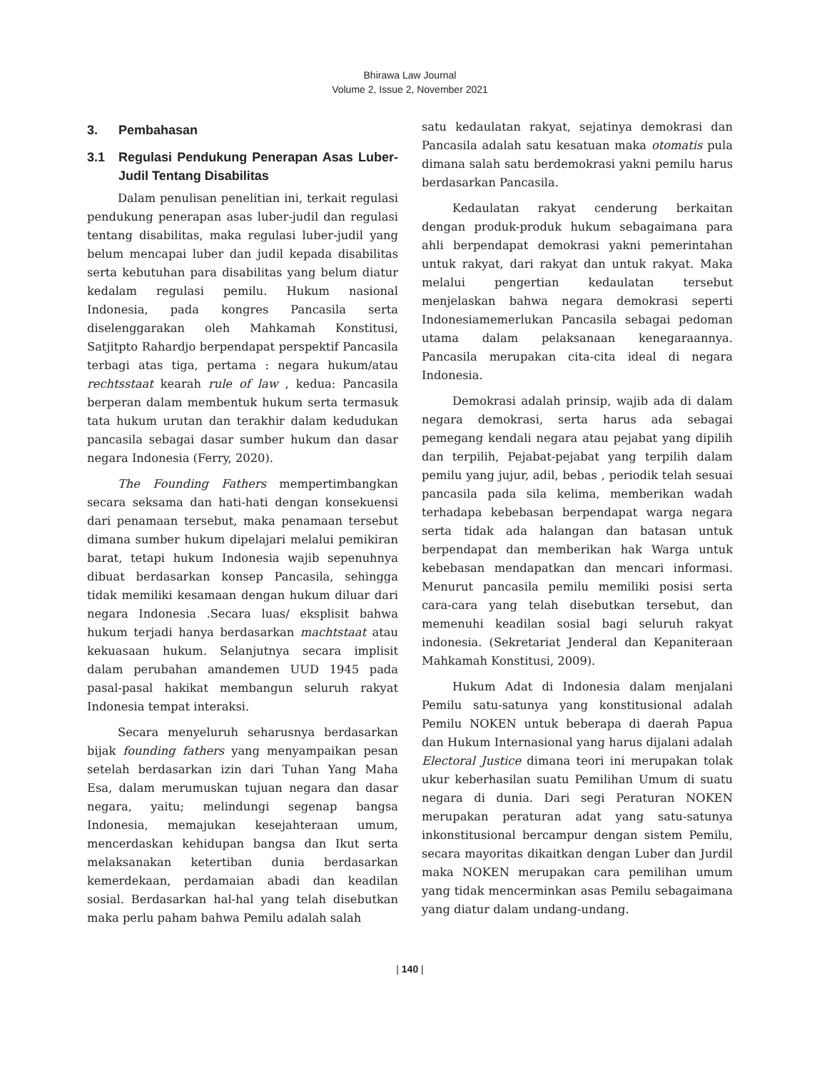Bhirawa Law Journal
Volume 2, Issue 2, November 2021
3. Pembahasan
3.1 Regulasi Pendukung Penerapan Asas Luber-Judil Tentang Disabilitas
Dalam penulisan penelitian ini, terkait regulasi pendukung penerapan asas luber-judil dan regulasi tentang disabilitas, maka regulasi luber-judil yang belum mencapai luber dan judil kepada disabilitas serta kebutuhan para disabilitas yang belum diatur kedalam regulasi pemilu. Hukum nasional Indonesia, pada kongres Pancasila serta diselenggarakan oleh Mahkamah Konstitusi, Satjitpto Rahardjo berpendapat perspektif Pancasila terbagi atas tiga, pertama : negara hukum/atau rechtsstaat kearah rule of law , kedua: Pancasila berperan dalam membentuk hukum serta termasuk tata hukum urutan dan terakhir dalam kedudukan pancasila sebagai dasar sumber hukum dan dasar negara Indonesia (Ferry, 2020).
The Founding Fathers mempertimbangkan secara seksama dan hati-hati dengan konsekuensi dari penamaan tersebut, maka penamaan tersebut dimana sumber hukum dipelajari melalui pemikiran barat, tetapi hukum Indonesia wajib sepenuhnya dibuat berdasarkan konsep Pancasila, sehingga tidak memiliki kesamaan dengan hukum diluar dari negara Indonesia .Secara luas/ eksplisit bahwa hukum terjadi hanya berdasarkan machtstaat atau kekuasaan hukum. Selanjutnya secara implisit dalam perubahan amandemen UUD 1945 pada pasal-pasal hakikat membangun seluruh rakyat Indonesia tempat interaksi.
Secara menyeluruh seharusnya berdasarkan bijak founding fathers yang menyampaikan pesan setelah berdasarkan izin dari Tuhan Yang Maha Esa, dalam merumuskan tujuan negara dan dasar negara, yaitu; melindungi segenap bangsa Indonesia, memajukan kesejahteraan umum, mencerdaskan kehidupan bangsa dan Ikut serta melaksanakan ketertiban dunia berdasarkan kemerdekaan, perdamaian abadi dan keadilan sosial. Berdasarkan hal-hal yang telah disebutkan maka perlu paham bahwa Pemilu adalah salah
satu kedaulatan rakyat, sejatinya demokrasi dan Pancasila adalah satu kesatuan maka otomatis pula dimana salah satu berdemokrasi yakni pemilu harus berdasarkan Pancasila.
Kedaulatan rakyat cenderung berkaitan dengan produk-produk hukum sebagaimana para ahli berpendapat demokrasi yakni pemerintahan untuk rakyat, dari rakyat dan untuk rakyat. Maka melalui pengertian kedaulatan tersebut menjelaskan bahwa negara demokrasi seperti Indonesiamemerlukan Pancasila sebagai pedoman utama dalam pelaksanaan kenegaraannya. Pancasila merupakan cita-cita ideal di negara Indonesia.
Demokrasi adalah prinsip, wajib ada di dalam negara demokrasi, serta harus ada sebagai pemegang kendali negara atau pejabat yang dipilih dan terpilih, Pejabat-pejabat yang terpilih dalam pemilu yang jujur, adil, bebas , periodik telah sesuai pancasila pada sila kelima, memberikan wadah terhadapa kebebasan berpendapat warga negara serta tidak ada halangan dan batasan untuk berpendapat dan memberikan hak Warga untuk kebebasan mendapatkan dan mencari informasi. Menurut pancasila pemilu memiliki posisi serta cara-cara yang telah disebutkan tersebut, dan memenuhi keadilan sosial bagi seluruh rakyat indonesia. (Sekretariat Jenderal dan Kepaniteraan Mahkamah Konstitusi, 2009).
Hukum Adat di Indonesia dalam menjalani Pemilu satu-satunya yang konstitusional adalah Pemilu NOKEN untuk beberapa di daerah Papua dan Hukum Internasional yang harus dijalani adalah Electoral Justice dimana teori ini merupakan tolak ukur keberhasilan suatu Pemilihan Umum di suatu negara di dunia. Dari segi Peraturan NOKEN merupakan peraturan adat yang satu-satunya inkonstitusional bercampur dengan sistem Pemilu, secara mayoritas dikaitkan dengan Luber dan Jurdil maka NOKEN merupakan cara pemilihan umum yang tidak mencerminkan asas Pemilu sebagaimana yang diatur dalam undang-undang.
| 140 |